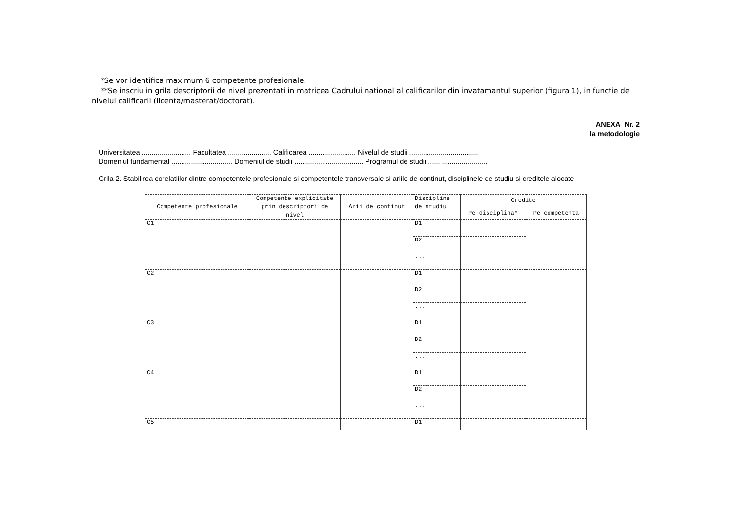*Se vor identifica maximum 6 competente profesionale.
**Se inscriu in grila descriptorii de nivel prezentati in matricea Cadrului national al calificarilor din invatamantul superior (figura 1), in functie de nivelul calificarii (licenta/masterat/doctorat).
ANEXA Nr. 2
la metodologie
Universitatea ......................... Facultatea ...................... Calificarea ........................ Nivelul de studii ...................................
Domeniul fundamental ............................... Domeniul de studii ................................... Programul de studii ...... .......................
Grila 2. Stabilirea corelatiilor dintre competentele profesionale si competentele transversale si ariile de continut, disciplinele de studiu si creditele alocate
| Competente profesionale | Competente explicitate prin descriptori de nivel | Arii de continut | Discipline de studiu | Credite | |
| --- | --- | --- | --- | --- | --- |
| | | | | Pe disciplina* | Pe competenta |
| C1 | | | D1 | | |
| | | | D2 | | |
| | | | ... | | |
| C2 | | | D1 | | |
| | | | D2 | | |
| | | | ... | | |
| C3 | | | D1 | | |
| | | | D2 | | |
| | | | ... | | |
| C4 | | | D1 | | |
| | | | D2 | | |
| | | | ... | | |
| C5 | | | D1 | | |